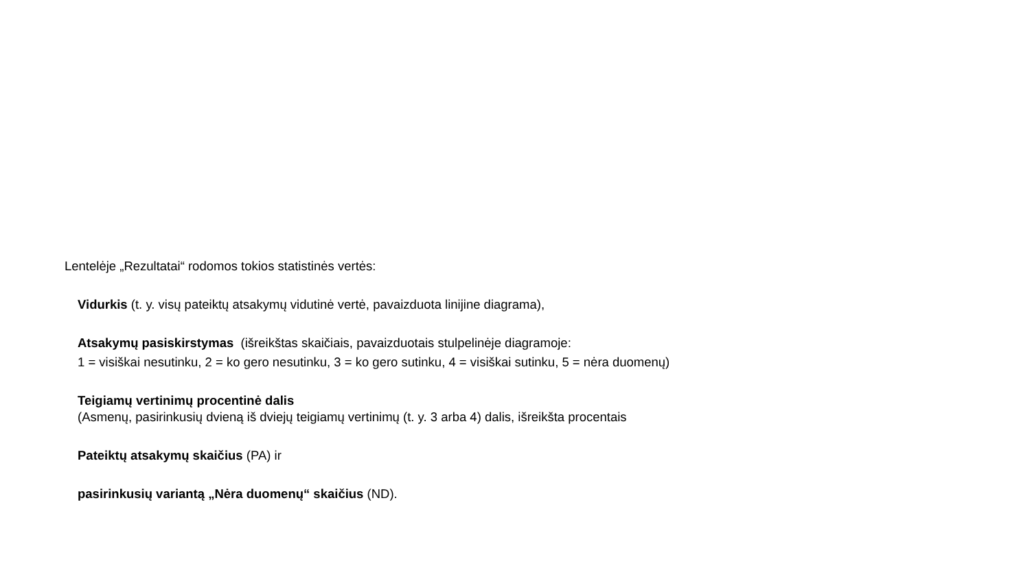Lentelėje „Rezultatai“ rodomos tokios statistinės vertės:
Vidurkis (t. y. visų pateiktų atsakymų vidutinė vertė, pavaizduota linijine diagrama),
Atsakymų pasiskirstymas (išreikštas skaičiais, pavaizduotais stulpelinėje diagramoje:
1 = visiškai nesutinku, 2 = ko gero nesutinku, 3 = ko gero sutinku, 4 = visiškai sutinku, 5 = nėra duomenų)
Teigiamų vertinimų procentinė dalis
(Asmenų, pasirinkusių dvieną iš dviejų teigiamų vertinimų (t. y. 3 arba 4) dalis, išreikšta procentais
Pateiktų atsakymų skaičius (PA) ir
pasirinkusių variantą „Nėra duomenų“ skaičius (ND).